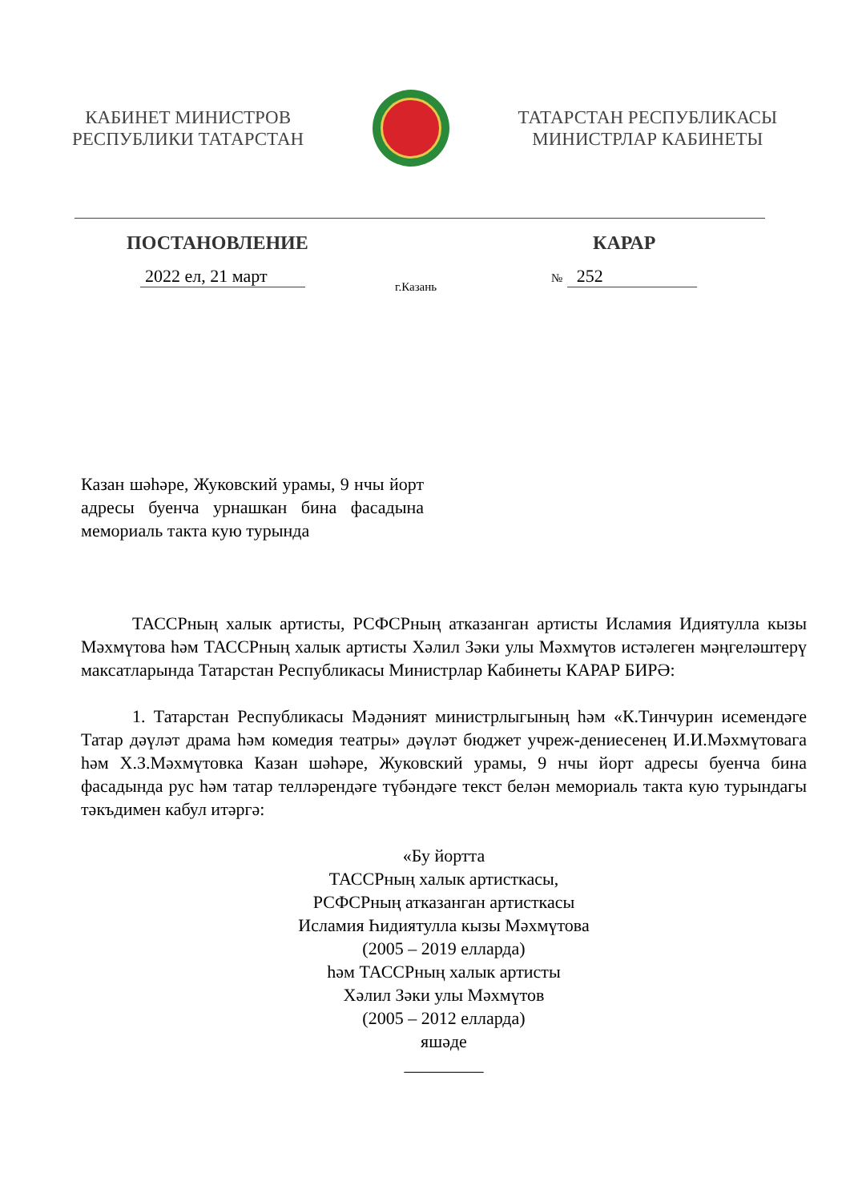КАБИНЕТ МИНИСТРОВ
РЕСПУБЛИКИ ТАТАРСТАН
ТАТАРСТАН РЕСПУБЛИКАСЫ
МИНИСТРЛАР КАБИНЕТЫ
ПОСТАНОВЛЕНИЕ КАРАР
2022 ел, 21 март
г.Казань
№ 252
Казан шәһәре, Жуковский урамы, 9 нчы йорт адресы буенча урнашкан бина фасадына мемориаль такта кую турында
ТАССРның халык артисты, РСФСРның атказанган артисты Исламия Идиятулла кызы Мәхмүтова һәм ТАССРның халык артисты Хәлил Зәки улы Мәхмүтов истәлеген мәңгеләштерү максатларында Татарстан Республикасы Министрлар Кабинеты КАРАР БИРӘ:
1. Татарстан Республикасы Мәдәният министрлыгының һәм «К.Тинчурин исемендәге Татар дәүләт драма һәм комедия театры» дәүләт бюджет учреж-дениесенең И.И.Мәхмүтовага һәм Х.З.Мәхмүтовка Казан шәһәре, Жуковский урамы, 9 нчы йорт адресы буенча бина фасадында рус һәм татар телләрендәге түбәндәге текст белән мемориаль такта кую турындагы тәкъдимен кабул итәргә:
«Бу йортта
ТАССРның халык артисткасы,
РСФСРның атказанган артисткасы
Исламия Һидиятулла кызы Мәхмүтова
(2005 – 2019 елларда)
һәм ТАССРның халык артисты
Хәлил Зәки улы Мәхмүтов
(2005 – 2012 елларда)
яшәде
_________